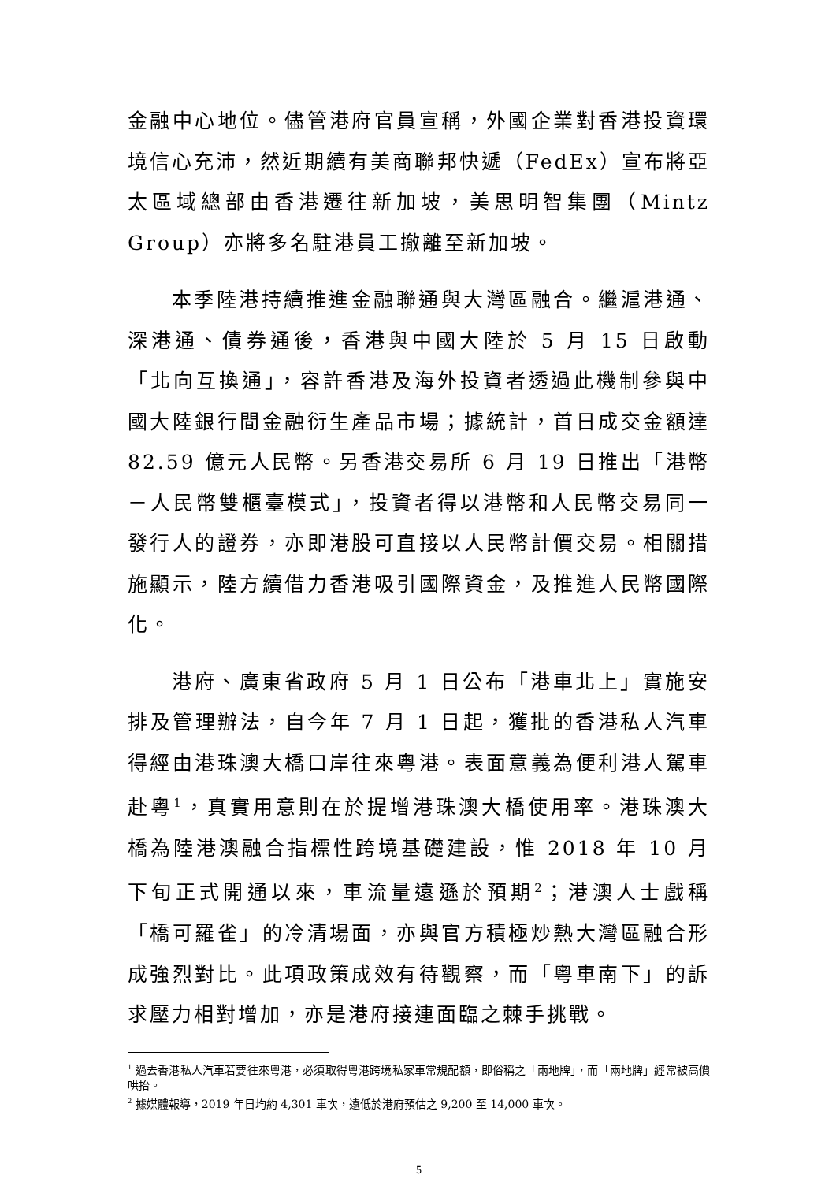金融中心地位。儘管港府官員宣稱，外國企業對香港投資環境信心充沛，然近期續有美商聯邦快遞（FedEx）宣布將亞太區域總部由香港遷往新加坡，美思明智集團（Mintz Group）亦將多名駐港員工撤離至新加坡。
本季陸港持續推進金融聯通與大灣區融合。繼滬港通、深港通、債券通後，香港與中國大陸於 5 月 15 日啟動「北向互換通」，容許香港及海外投資者透過此機制參與中國大陸銀行間金融衍生產品市場；據統計，首日成交金額達 82.59 億元人民幣。另香港交易所 6 月 19 日推出「港幣－人民幣雙櫃臺模式」，投資者得以港幣和人民幣交易同一發行人的證券，亦即港股可直接以人民幣計價交易。相關措施顯示，陸方續借力香港吸引國際資金，及推進人民幣國際化。
港府、廣東省政府 5 月 1 日公布「港車北上」實施安排及管理辦法，自今年 7 月 1 日起，獲批的香港私人汽車得經由港珠澳大橋口岸往來粵港。表面意義為便利港人駕車赴粵<sup>1</sup>，真實用意則在於提增港珠澳大橋使用率。港珠澳大橋為陸港澳融合指標性跨境基礎建設，惟 2018 年 10 月下旬正式開通以來，車流量遠遜於預期<sup>2</sup>；港澳人士戲稱「橋可羅雀」的冷清場面，亦與官方積極炒熱大灣區融合形成強烈對比。此項政策成效有待觀察，而「粵車南下」的訴求壓力相對增加，亦是港府接連面臨之棘手挑戰。
<sup>1</sup> 過去香港私人汽車若要往來粵港，必須取得粵港跨境私家車常規配額，即俗稱之「兩地牌」，而「兩地牌」經常被高價哄抬。
<sup>2</sup> 據媒體報導，2019 年日均約 4,301 車次，遠低於港府預估之 9,200 至 14,000 車次。
5